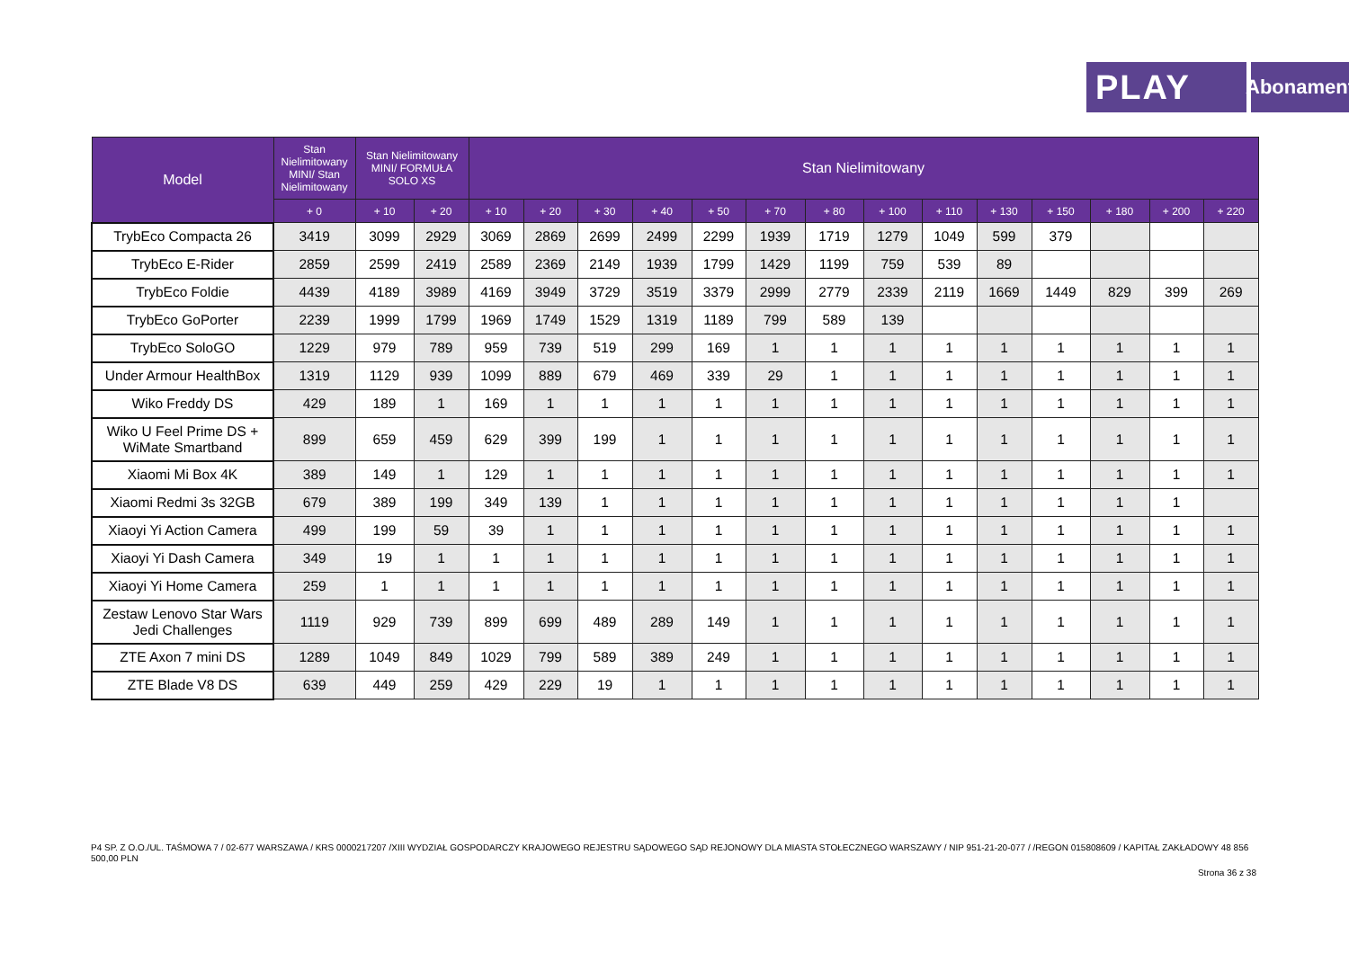PLAY
Abonament
| Model | Stan Nielimitowany MINI/ Stan Nielimitowany | Stan Nielimitowany MINI/ FORMUŁA SOLO XS | | Stan Nielimitowany | | | | | | | | | | | | | |
| --- | --- | --- | --- | --- | --- | --- | --- | --- | --- | --- | --- | --- | --- | --- | --- | --- | --- |
| | + 0 | + 10 | + 20 | + 10 | + 20 | + 30 | + 40 | + 50 | + 70 | + 80 | + 100 | + 110 | + 130 | + 150 | + 180 | + 200 | + 220 |
| TrybEco Compacta 26 | 3419 | 3099 | 2929 | 3069 | 2869 | 2699 | 2499 | 2299 | 1939 | 1719 | 1279 | 1049 | 599 | 379 | | | |
| TrybEco E-Rider | 2859 | 2599 | 2419 | 2589 | 2369 | 2149 | 1939 | 1799 | 1429 | 1199 | 759 | 539 | 89 | | | | |
| TrybEco Foldie | 4439 | 4189 | 3989 | 4169 | 3949 | 3729 | 3519 | 3379 | 2999 | 2779 | 2339 | 2119 | 1669 | 1449 | 829 | 399 | 269 |
| TrybEco GoPorter | 2239 | 1999 | 1799 | 1969 | 1749 | 1529 | 1319 | 1189 | 799 | 589 | 139 | | | | | | |
| TrybEco SoloGO | 1229 | 979 | 789 | 959 | 739 | 519 | 299 | 169 | 1 | 1 | 1 | 1 | 1 | 1 | 1 | 1 | 1 |
| Under Armour HealthBox | 1319 | 1129 | 939 | 1099 | 889 | 679 | 469 | 339 | 29 | 1 | 1 | 1 | 1 | 1 | 1 | 1 | 1 |
| Wiko Freddy DS | 429 | 189 | 1 | 169 | 1 | 1 | 1 | 1 | 1 | 1 | 1 | 1 | 1 | 1 | 1 | 1 | 1 |
| Wiko U Feel Prime DS + WiMate Smartband | 899 | 659 | 459 | 629 | 399 | 199 | 1 | 1 | 1 | 1 | 1 | 1 | 1 | 1 | 1 | 1 | 1 |
| Xiaomi Mi Box 4K | 389 | 149 | 1 | 129 | 1 | 1 | 1 | 1 | 1 | 1 | 1 | 1 | 1 | 1 | 1 | 1 | 1 |
| Xiaomi Redmi 3s 32GB | 679 | 389 | 199 | 349 | 139 | 1 | 1 | 1 | 1 | 1 | 1 | 1 | 1 | 1 | 1 | 1 | |
| Xiaoyi Yi Action Camera | 499 | 199 | 59 | 39 | 1 | 1 | 1 | 1 | 1 | 1 | 1 | 1 | 1 | 1 | 1 | 1 | 1 |
| Xiaoyi Yi Dash Camera | 349 | 19 | 1 | 1 | 1 | 1 | 1 | 1 | 1 | 1 | 1 | 1 | 1 | 1 | 1 | 1 | 1 |
| Xiaoyi Yi Home Camera | 259 | 1 | 1 | 1 | 1 | 1 | 1 | 1 | 1 | 1 | 1 | 1 | 1 | 1 | 1 | 1 | 1 |
| Zestaw Lenovo Star Wars Jedi Challenges | 1119 | 929 | 739 | 899 | 699 | 489 | 289 | 149 | 1 | 1 | 1 | 1 | 1 | 1 | 1 | 1 | 1 |
| ZTE Axon 7 mini DS | 1289 | 1049 | 849 | 1029 | 799 | 589 | 389 | 249 | 1 | 1 | 1 | 1 | 1 | 1 | 1 | 1 | 1 |
| ZTE Blade V8 DS | 639 | 449 | 259 | 429 | 229 | 19 | 1 | 1 | 1 | 1 | 1 | 1 | 1 | 1 | 1 | 1 | 1 |
P4 SP. Z O.O./UL. TAŚMOWA 7 / 02-677 WARSZAWA / KRS 0000217207 /XIII WYDZIAŁ GOSPODARCZY KRAJOWEGO REJESTRU SĄDOWEGO SĄD REJONOWY DLA MIASTA STOŁECZNEGO WARSZAWY / NIP 951-21-20-077 / /REGON 015808609 / KAPITAŁ ZAKŁADOWY 48 856 500,00 PLN
Strona 36 z 38